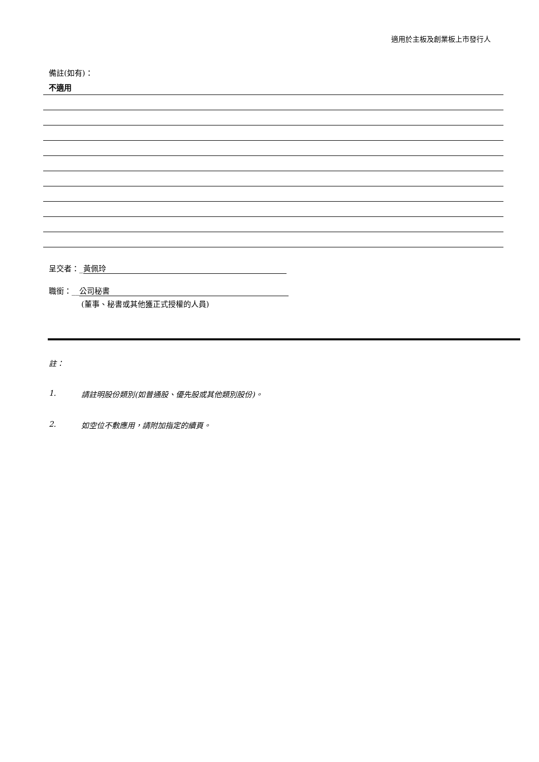適用於主板及創業板上市發行人
備註(如有)：
不適用
呈交者：_ 黃佩玲
職銜：__ 公司秘書
(董事、秘書或其他獲正式授權的人員)
註：
1. 請註明股份類別(如普通股、優先股或其他類別股份)。
2. 如空位不敷應用，請附加指定的續頁。